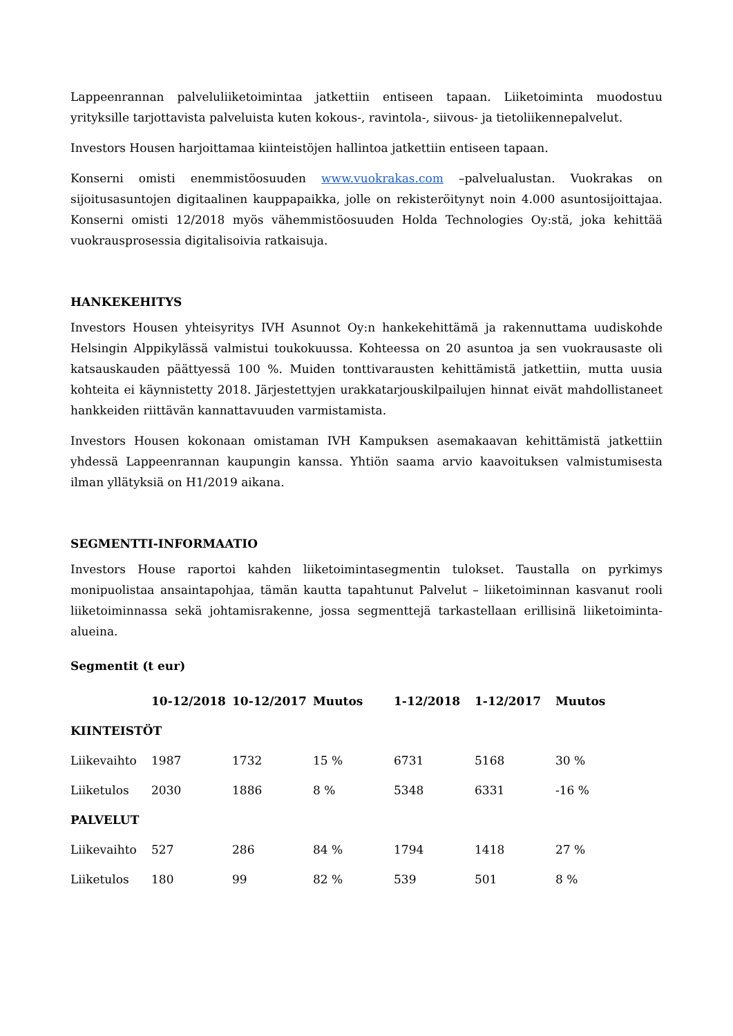Lappeenrannan palveluliiketoimintaa jatkettiin entiseen tapaan. Liiketoiminta muodostuu yrityksille tarjottavista palveluista kuten kokous-, ravintola-, siivous- ja tietoliikennepalvelut.
Investors Housen harjoittamaa kiinteistöjen hallintoa jatkettiin entiseen tapaan.
Konserni omisti enemmistöosuuden www.vuokrakas.com –palvelualustan. Vuokrakas on sijoitusasuntojen digitaalinen kauppapaikka, jolle on rekisteröitynyt noin 4.000 asuntosijoittajaa. Konserni omisti 12/2018 myös vähemmistöosuuden Holda Technologies Oy:stä, joka kehittää vuokrausprosessia digitalisoivia ratkaisuja.
HANKEKEHITYS
Investors Housen yhteisyritys IVH Asunnot Oy:n hankekehittämä ja rakennuttama uudiskohde Helsingin Alppikylässä valmistui toukokuussa. Kohteessa on 20 asuntoa ja sen vuokrausaste oli katsauskauden päättyessä 100 %. Muiden tonttivarausten kehittämistä jatkettiin, mutta uusia kohteita ei käynnistetty 2018. Järjestettyjen urakkatarjouskilpailujen hinnat eivät mahdollistaneet hankkeiden riittävän kannattavuuden varmistamista.
Investors Housen kokonaan omistaman IVH Kampuksen asemakaavan kehittämistä jatkettiin yhdessä Lappeenrannan kaupungin kanssa. Yhtiön saama arvio kaavoituksen valmistumisesta ilman yllätyksiä on H1/2019 aikana.
SEGMENTTI-INFORMAATIO
Investors House raportoi kahden liiketoimintasegmentin tulokset. Taustalla on pyrkimys monipuolistaa ansaintapohjaa, tämän kautta tapahtunut Palvelut – liiketoiminnan kasvanut rooli liiketoiminnassa sekä johtamisrakenne, jossa segmenttejä tarkastellaan erillisinä liiketoiminta-alueina.
Segmentit (t eur)
| | 10-12/2018 | 10-12/2017 | Muutos | 1-12/2018 | 1-12/2017 | Muutos |
| --- | --- | --- | --- | --- | --- | --- |
| KIINTEISTÖT | | | | | | |
| Liikevaihto | 1987 | 1732 | 15 % | 6731 | 5168 | 30 % |
| Liiketulos | 2030 | 1886 | 8 % | 5348 | 6331 | -16 % |
| PALVELUT | | | | | | |
| Liikevaihto | 527 | 286 | 84 % | 1794 | 1418 | 27 % |
| Liiketulos | 180 | 99 | 82 % | 539 | 501 | 8 % |